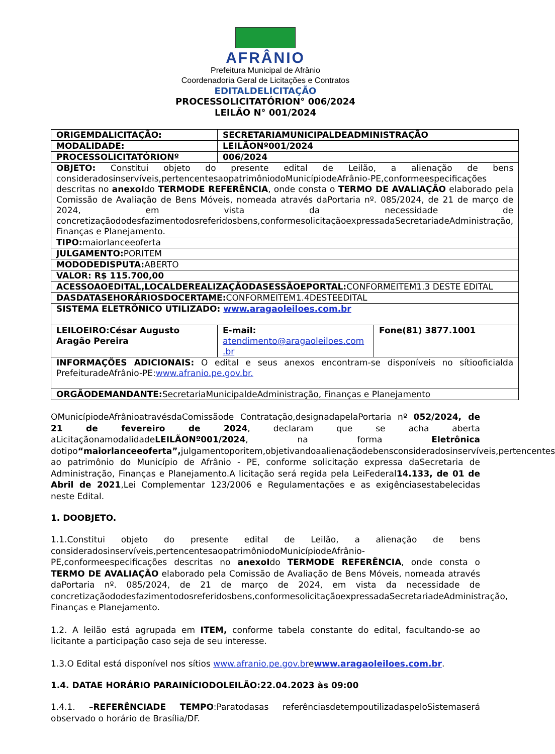AFRÂNIO
Prefeitura Municipal de Afrânio
Coordenadoria Geral de Licitações e Contratos
EDITALDELICITAÇÃO
PROCESSOLICITATÓRION° 006/2024
LEILÃO N° 001/2024
| ORIGEMDALICITAÇÃO: | SECRETARIAMUNICIPALDEADMINISTRAÇÃO | |
| MODALIDADE: | LEILÃONº001/2024 | |
| PROCESSOLICITATÓRIONº | 006/2024 | |
| OBJETO: Constitui objeto do presente edital de Leilão, a alienação de bens consideradosinservíveis,pertencentesaopatrimôniodoMunicípiodeAfrânio-PE,conformeespecificações descritas no anexoI do TERMODE REFERÊNCIA , onde consta o TERMO DE AVALIAÇÃO elaborado pela Comissão de Avaliação de Bens Móveis, nomeada através daPortaria nº. 085/2024, de 21 de março de 2024, em vista da necessidade de concretizaçãododesfazimentodosreferidosbens,conformesolicitaçãoexpressadaSecretariadeAdministração, Finanças e Planejamento. | | |
| TIPO: maiorlanceeoferta | | |
| JULGAMENTO: PORITEM | | |
| MODODEDISPUTA: ABERTO | | |
| VALOR: R$ 115.700,00 | | |
| ACESSOAOEDITAL,LOCALDEREALIZAÇÃODASESSÃOEPORTAL: CONFORMEITEM1.3 DESTE EDITAL | | |
| DASDATASEHORÁRIOSDOCERTAME: CONFORMEITEM1.4DESTEEDITAL | | |
| SISTEMA ELETRÔNICO UTILIZADO: www.aragaoleiloes.com.br | | |
| LEILOEIRO:César Augusto Aragão Pereira | E-mail: atendimento@aragaoleiloes.com .br | Fone(81) 3877.1001 |
| INFORMAÇÕES ADICIONAIS: O edital e seus anexos encontram-se disponíveis no sítiooficialda PrefeituradeAfrânio-PE: www.afranio.pe.gov.br. | | |
| ORGÃODEMANDANTE: SecretariaMunicipaldeAdministração, Finanças e Planejamento | | |
OMunicípiodeAfrânioatravésdaComissãode Contratação,designadapelaPortaria nº 052/2024, de 21 de fevereiro de 2024, declaram que se acha aberta aLicitaçãonamodalidadeLEILÃONº001/2024, na forma Eletrônica dotipo“maiorlanceeoferta”, julgamentoporitem,objetivandoaalienaçãodebensconsideradosinservíveis,pertencentes ao patrimônio do Município de Afrânio - PE, conforme solicitação expressa daSecretaria de Administração, Finanças e Planejamento.A licitação será regida pela LeiFederal14.133, de 01 de Abril de 2021,Lei Complementar 123/2006 e Regulamentações e as exigênciasestabelecidas neste Edital.
1. DOOBJETO.
1.1.Constitui objeto do presente edital de Leilão, a alienação de bens consideradosinservíveis,pertencentesaopatrimôniodoMunicípiodeAfrânio-PE,conformeespecificações descritas no anexoIdo TERMODE REFERÊNCIA, onde consta o TERMO DE AVALIAÇÃO elaborado pela Comissão de Avaliação de Bens Móveis, nomeada através daPortaria nº. 085/2024, de 21 de março de 2024, em vista da necessidade de concretizaçãododesfazimentodosreferidosbens,conformesolicitaçãoexpressadaSecretariadeAdministração, Finanças e Planejamento.
1.2. A leilão está agrupada em ITEM, conforme tabela constante do edital, facultando-se ao licitante a participação caso seja de seu interesse.
1.3.O Edital está disponível nos sítios www.afranio.pe.gov.brewww.aragaoleiloes.com.br.
1.4. DATAE HORÁRIO PARAINÍCIODOLEILÃO:22.04.2023 às 09:00
1.4.1. –REFERÊNCIADE TEMPO:Paratodasas referênciasdetempoutilizadaspeloSistemaserá observado o horário de Brasília/DF.